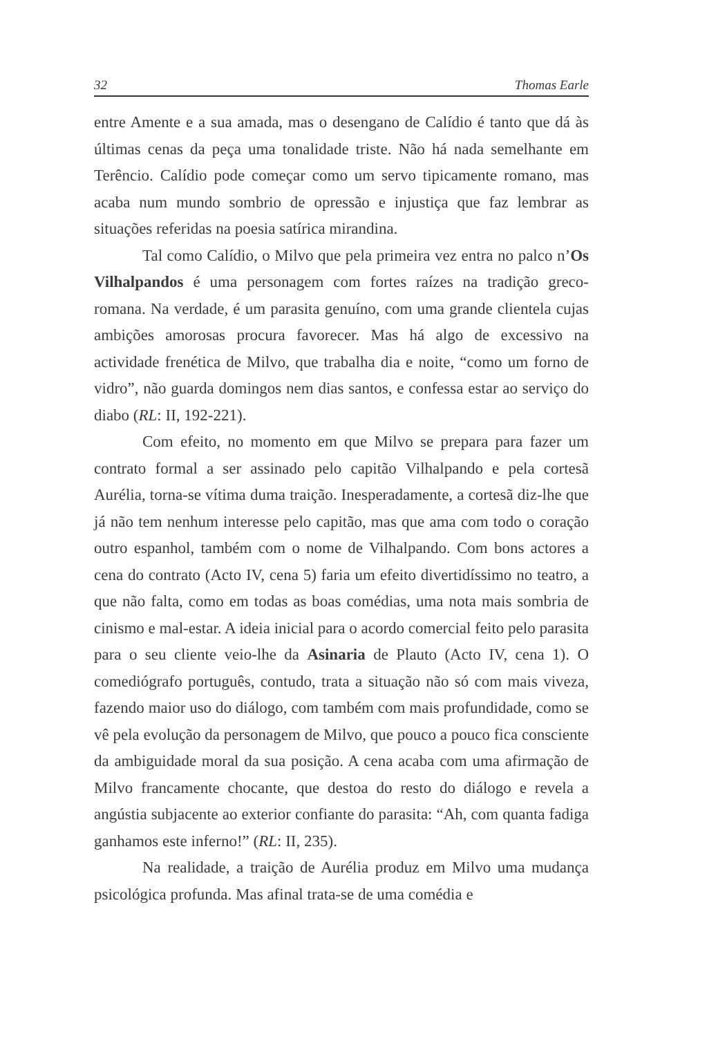32 Thomas Earle
entre Amente e a sua amada, mas o desengano de Calídio é tanto que dá às últimas cenas da peça uma tonalidade triste. Não há nada semelhante em Terêncio. Calídio pode começar como um servo tipicamente romano, mas acaba num mundo sombrio de opressão e injustiça que faz lembrar as situações referidas na poesia satírica mirandina.
Tal como Calídio, o Milvo que pela primeira vez entra no palco n’Os Vilhalpandos é uma personagem com fortes raízes na tradição greco-romana. Na verdade, é um parasita genuíno, com uma grande clientela cujas ambições amorosas procura favorecer. Mas há algo de excessivo na actividade frenética de Milvo, que trabalha dia e noite, “como um forno de vidro”, não guarda domingos nem dias santos, e confessa estar ao serviço do diabo (RL: II, 192-221).
Com efeito, no momento em que Milvo se prepara para fazer um contrato formal a ser assinado pelo capitão Vilhalpando e pela cortesã Aurélia, torna-se vítima duma traição. Inesperadamente, a cortesã diz-lhe que já não tem nenhum interesse pelo capitão, mas que ama com todo o coração outro espanhol, também com o nome de Vilhalpando. Com bons actores a cena do contrato (Acto IV, cena 5) faria um efeito divertidíssimo no teatro, a que não falta, como em todas as boas comédias, uma nota mais sombria de cinismo e mal-estar. A ideia inicial para o acordo comercial feito pelo parasita para o seu cliente veio-lhe da Asinaria de Plauto (Acto IV, cena 1). O comediógrafo português, contudo, trata a situação não só com mais viveza, fazendo maior uso do diálogo, com também com mais profundidade, como se vê pela evolução da personagem de Milvo, que pouco a pouco fica consciente da ambiguidade moral da sua posição. A cena acaba com uma afirmação de Milvo francamente chocante, que destoa do resto do diálogo e revela a angústia subjacente ao exterior confiante do parasita: “Ah, com quanta fadiga ganhamos este inferno!” (RL: II, 235).
Na realidade, a traição de Aurélia produz em Milvo uma mudança psicológica profunda. Mas afinal trata-se de uma comédia e